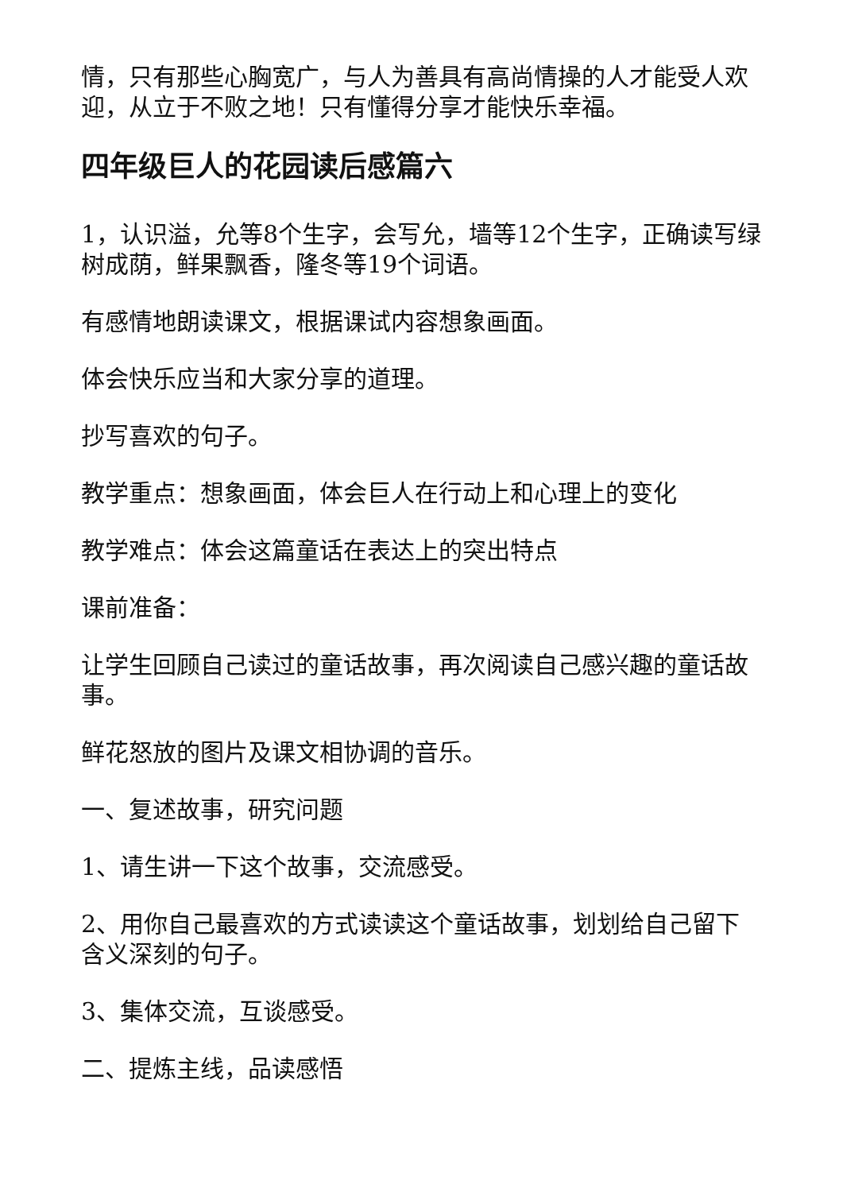情，只有那些心胸宽广，与人为善具有高尚情操的人才能受人欢迎，从立于不败之地！只有懂得分享才能快乐幸福。
四年级巨人的花园读后感篇六
1，认识溢，允等8个生字，会写允，墙等12个生字，正确读写绿树成荫，鲜果飘香，隆冬等19个词语。
有感情地朗读课文，根据课试内容想象画面。
体会快乐应当和大家分享的道理。
抄写喜欢的句子。
教学重点：想象画面，体会巨人在行动上和心理上的变化
教学难点：体会这篇童话在表达上的突出特点
课前准备：
让学生回顾自己读过的童话故事，再次阅读自己感兴趣的童话故事。
鲜花怒放的图片及课文相协调的音乐。
一、复述故事，研究问题
1、请生讲一下这个故事，交流感受。
2、用你自己最喜欢的方式读读这个童话故事，划划给自己留下含义深刻的句子。
3、集体交流，互谈感受。
二、提炼主线，品读感悟